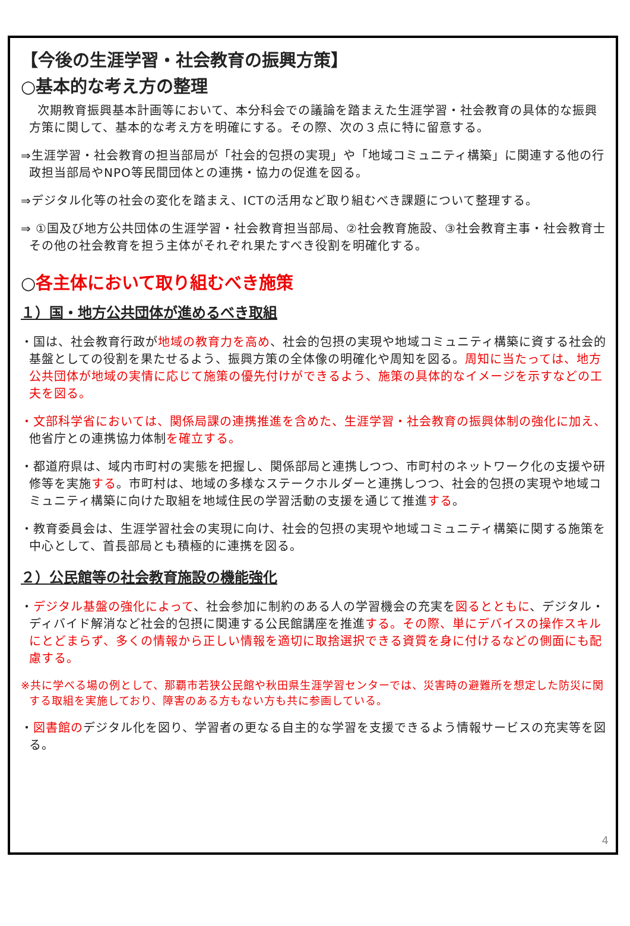【今後の生涯学習・社会教育の振興方策】
○基本的な考え方の整理
次期教育振興基本計画等において、本分科会での議論を踏まえた生涯学習・社会教育の具体的な振興方策に関して、基本的な考え方を明確にする。その際、次の３点に特に留意する。
⇒生涯学習・社会教育の担当部局が「社会的包摂の実現」や「地域コミュニティ構築」に関連する他の行政担当部局やNPO等民間団体との連携・協力の促進を図る。
⇒デジタル化等の社会の変化を踏まえ、ICTの活用など取り組むべき課題について整理する。
⇒ ①国及び地方公共団体の生涯学習・社会教育担当部局、②社会教育施設、③社会教育主事・社会教育士その他の社会教育を担う主体がそれぞれ果たすべき役割を明確化する。
○各主体において取り組むべき施策
１）国・地方公共団体が進めるべき取組
・国は、社会教育行政が地域の教育力を高め、社会的包摂の実現や地域コミュニティ構築に資する社会的基盤としての役割を果たせるよう、振興方策の全体像の明確化や周知を図る。周知に当たっては、地方公共団体が地域の実情に応じて施策の優先付けができるよう、施策の具体的なイメージを示すなどの工夫を図る。
・文部科学省においては、関係局課の連携推進を含めた、生涯学習・社会教育の振興体制の強化に加え、他省庁との連携協力体制を確立する。
・都道府県は、域内市町村の実態を把握し、関係部局と連携しつつ、市町村のネットワーク化の支援や研修等を実施する。市町村は、地域の多様なステークホルダーと連携しつつ、社会的包摂の実現や地域コミュニティ構築に向けた取組を地域住民の学習活動の支援を通じて推進する。
・教育委員会は、生涯学習社会の実現に向け、社会的包摂の実現や地域コミュニティ構築に関する施策を中心として、首長部局とも積極的に連携を図る。
２）公民館等の社会教育施設の機能強化
・デジタル基盤の強化によって、社会参加に制約のある人の学習機会の充実を図るとともに、デジタル・ディバイド解消など社会的包摂に関連する公民館講座を推進する。その際、単にデバイスの操作スキルにとどまらず、多くの情報から正しい情報を適切に取捨選択できる資質を身に付けるなどの側面にも配慮する。
※共に学べる場の例として、那覇市若狭公民館や秋田県生涯学習センターでは、災害時の避難所を想定した防災に関する取組を実施しており、障害のある方もない方も共に参画している。
・図書館のデジタル化を図り、学習者の更なる自主的な学習を支援できるよう情報サービスの充実等を図る。
4